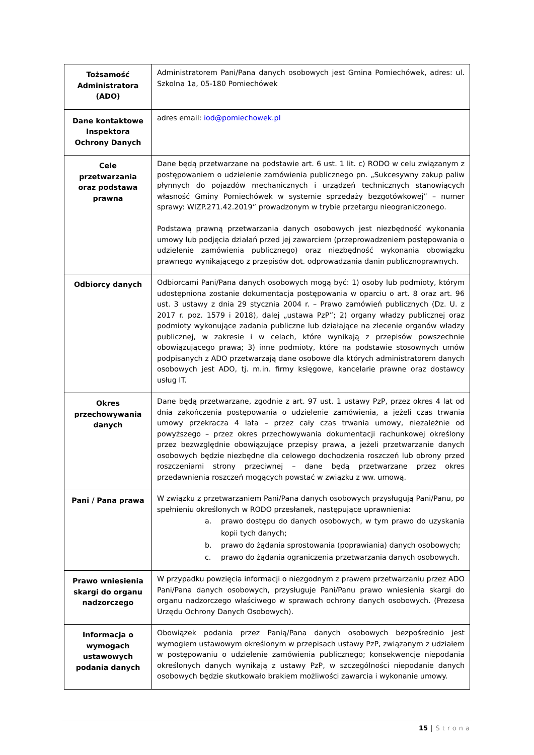| Tożsamość Administratora (ADO) | Administratorem Pani/Pana danych osobowych jest Gmina Pomiechówek, adres: ul. Szkolna 1a, 05-180 Pomiechówek |
| Dane kontaktowe Inspektora Ochrony Danych | adres email: iod@pomiechowek.pl |
| Cele przetwarzania oraz podstawa prawna | Dane będą przetwarzane na podstawie art. 6 ust. 1 lit. c) RODO w celu związanym z postępowaniem o udzielenie zamówienia publicznego pn. „Sukcesywny zakup paliw płynnych do pojazdów mechanicznych i urządzeń technicznych stanowiących własność Gminy Pomiechówek w systemie sprzedaży bezgotówkowej” – numer sprawy: WIZP.271.42.2019” prowadzonym w trybie przetargu nieograniczonego. Podstawą prawną przetwarzania danych osobowych jest niezbędność wykonania umowy lub podjęcia działań przed jej zawarciem (przeprowadzeniem postępowania o udzielenie zamówienia publicznego) oraz niezbędność wykonania obowiązku prawnego wynikającego z przepisów dot. odprowadzania danin publicznoprawnych. |
| Odbiorcy danych | Odbiorcami Pani/Pana danych osobowych mogą być: 1) osoby lub podmioty, którym udostępniona zostanie dokumentacja postępowania w oparciu o art. 8 oraz art. 96 ust. 3 ustawy z dnia 29 stycznia 2004 r. – Prawo zamówień publicznych (Dz. U. z 2017 r. poz. 1579 i 2018), dalej „ustawa PzP”; 2) organy władzy publicznej oraz podmioty wykonujące zadania publiczne lub działające na zlecenie organów władzy publicznej, w zakresie i w celach, które wynikają z przepisów powszechnie obowiązującego prawa; 3) inne podmioty, które na podstawie stosownych umów podpisanych z ADO przetwarzają dane osobowe dla których administratorem danych osobowych jest ADO, tj. m.in. firmy księgowe, kancelarie prawne oraz dostawcy usług IT. |
| Okres przechowywania danych | Dane będą przetwarzane, zgodnie z art. 97 ust. 1 ustawy PzP, przez okres 4 lat od dnia zakończenia postępowania o udzielenie zamówienia, a jeżeli czas trwania umowy przekracza 4 lata – przez cały czas trwania umowy, niezależnie od powyższego – przez okres przechowywania dokumentacji rachunkowej określony przez bezwzględnie obowiązujące przepisy prawa, a jeżeli przetwarzanie danych osobowych będzie niezbędne dla celowego dochodzenia roszczeń lub obrony przed roszczeniami strony przeciwnej – dane będą przetwarzane przez okres przedawnienia roszczeń mogących powstać w związku z ww. umową. |
| Pani / Pana prawa | W związku z przetwarzaniem Pani/Pana danych osobowych przysługują Pani/Panu, po spełnieniu określonych w RODO przesłanek, następujące uprawnienia: a. prawo dostępu do danych osobowych, w tym prawo do uzyskania kopii tych danych; b. prawo do żądania sprostowania (poprawiania) danych osobowych; c. prawo do żądania ograniczenia przetwarzania danych osobowych. |
| Prawo wniesienia skargi do organu nadzorczego | W przypadku powzięcia informacji o niezgodnym z prawem przetwarzaniu przez ADO Pani/Pana danych osobowych, przysługuje Pani/Panu prawo wniesienia skargi do organu nadzorczego właściwego w sprawach ochrony danych osobowych. (Prezesa Urzędu Ochrony Danych Osobowych). |
| Informacja o wymogach ustawowych podania danych | Obowiązek podania przez Panią/Pana danych osobowych bezpośrednio jest wymogiem ustawowym określonym w przepisach ustawy PzP, związanym z udziałem w postępowaniu o udzielenie zamówienia publicznego; konsekwencje niepodania określonych danych wynikają z ustawy PzP, w szczególności niepodanie danych osobowych będzie skutkowało brakiem możliwości zawarcia i wykonanie umowy. |
15 | Strona